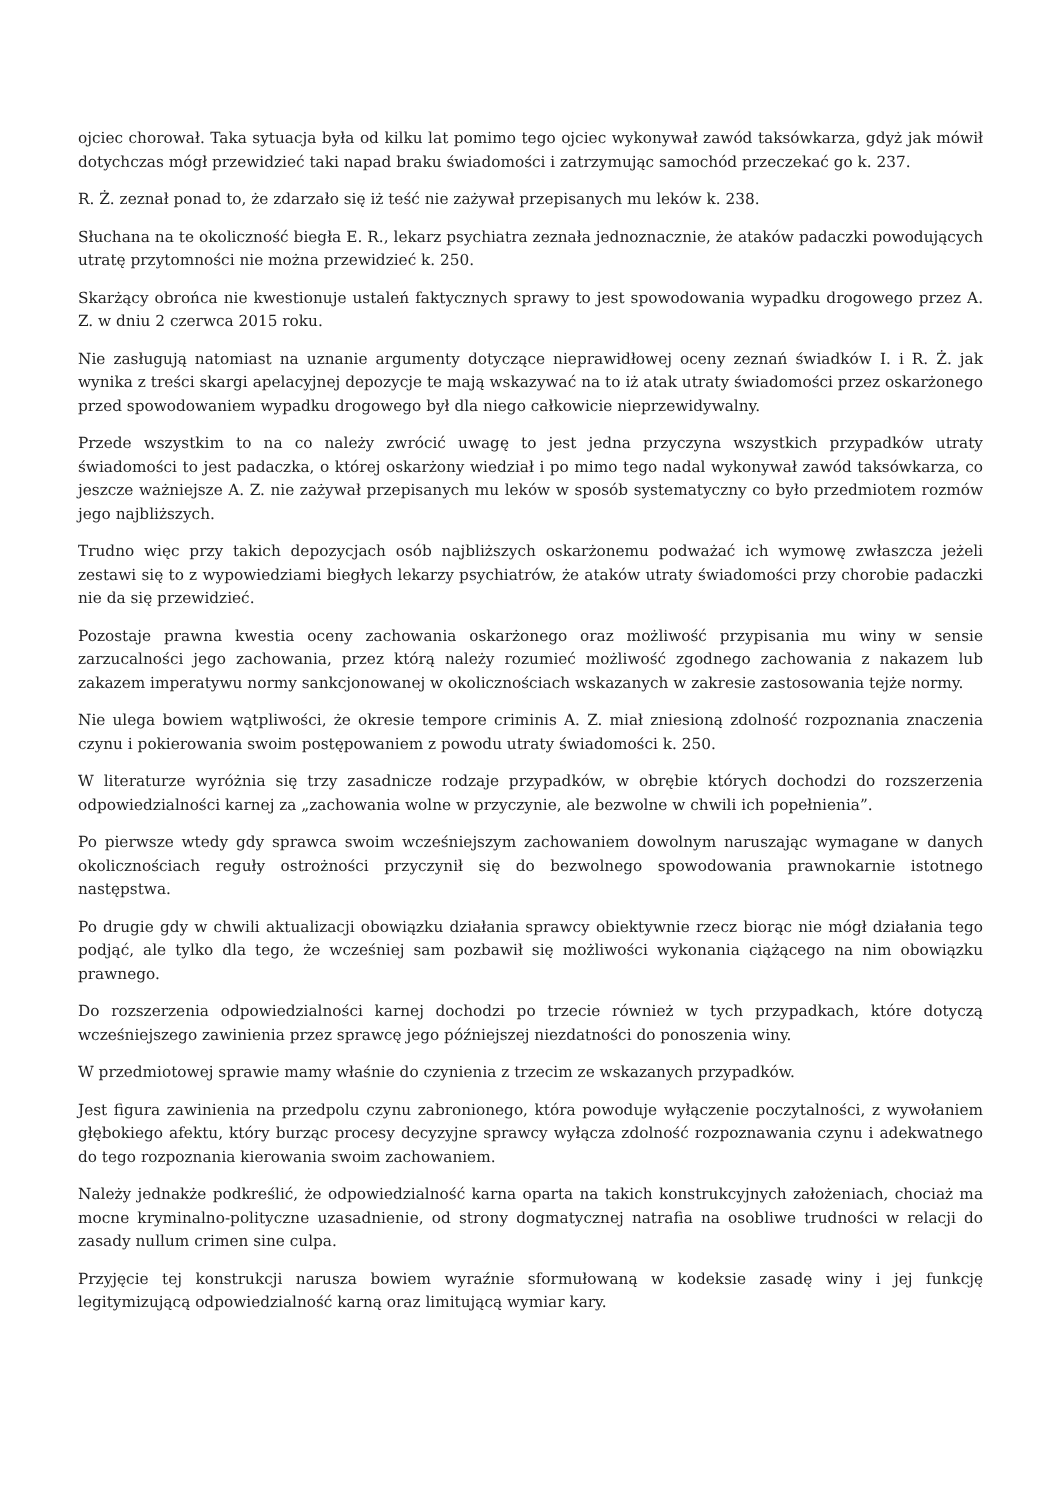ojciec chorował. Taka sytuacja była od kilku lat pomimo tego ojciec wykonywał zawód taksówkarza, gdyż jak mówił dotychczas mógł przewidzieć taki napad braku świadomości i zatrzymując samochód przeczekać go k. 237.
R. Ż. zeznał ponad to, że zdarzało się iż teść nie zażywał przepisanych mu leków k. 238.
Słuchana na te okoliczność biegła E. R., lekarz psychiatra zeznała jednoznacznie, że ataków padaczki powodujących utratę przytomności nie można przewidzieć k. 250.
Skarżący obrońca nie kwestionuje ustaleń faktycznych sprawy to jest spowodowania wypadku drogowego przez A. Z. w dniu 2 czerwca 2015 roku.
Nie zasługują natomiast na uznanie argumenty dotyczące nieprawidłowej oceny zeznań świadków I. i R. Ż. jak wynika z treści skargi apelacyjnej depozycje te mają wskazywać na to iż atak utraty świadomości przez oskarżonego przed spowodowaniem wypadku drogowego był dla niego całkowicie nieprzewidywalny.
Przede wszystkim to na co należy zwrócić uwagę to jest jedna przyczyna wszystkich przypadków utraty świadomości to jest padaczka, o której oskarżony wiedział i po mimo tego nadal wykonywał zawód taksówkarza, co jeszcze ważniejsze A. Z. nie zażywał przepisanych mu leków w sposób systematyczny co było przedmiotem rozmów jego najbliższych.
Trudno więc przy takich depozycjach osób najbliższych oskarżonemu podważać ich wymowę zwłaszcza jeżeli zestawi się to z wypowiedziami biegłych lekarzy psychiatrów, że ataków utraty świadomości przy chorobie padaczki nie da się przewidzieć.
Pozostaje prawna kwestia oceny zachowania oskarżonego oraz możliwość przypisania mu winy w sensie zarzucalności jego zachowania, przez którą należy rozumieć możliwość zgodnego zachowania z nakazem lub zakazem imperatywu normy sankcjonowanej w okolicznościach wskazanych w zakresie zastosowania tejże normy.
Nie ulega bowiem wątpliwości, że okresie tempore criminis A. Z. miał zniesioną zdolność rozpoznania znaczenia czynu i pokierowania swoim postępowaniem z powodu utraty świadomości k. 250.
W literaturze wyróżnia się trzy zasadnicze rodzaje przypadków, w obrębie których dochodzi do rozszerzenia odpowiedzialności karnej za „zachowania wolne w przyczynie, ale bezwolne w chwili ich popełnienia”.
Po pierwsze wtedy gdy sprawca swoim wcześniejszym zachowaniem dowolnym naruszając wymagane w danych okolicznościach reguły ostrożności przyczynił się do bezwolnego spowodowania prawnokarnie istotnego następstwa.
Po drugie gdy w chwili aktualizacji obowiązku działania sprawcy obiektywnie rzecz biorąc nie mógł działania tego podjąć, ale tylko dla tego, że wcześniej sam pozbawił się możliwości wykonania ciążącego na nim obowiązku prawnego.
Do rozszerzenia odpowiedzialności karnej dochodzi po trzecie również w tych przypadkach, które dotyczą wcześniejszego zawinienia przez sprawcę jego późniejszej niezdatności do ponoszenia winy.
W przedmiotowej sprawie mamy właśnie do czynienia z trzecim ze wskazanych przypadków.
Jest figura zawinienia na przedpolu czynu zabronionego, która powoduje wyłączenie poczytalności, z wywołaniem głębokiego afektu, który burząc procesy decyzyjne sprawcy wyłącza zdolność rozpoznawania czynu i adekwatnego do tego rozpoznania kierowania swoim zachowaniem.
Należy jednakże podkreślić, że odpowiedzialność karna oparta na takich konstrukcyjnych założeniach, chociaż ma mocne kryminalno-polityczne uzasadnienie, od strony dogmatycznej natrafia na osobliwe trudności w relacji do zasady nullum crimen sine culpa.
Przyjęcie tej konstrukcji narusza bowiem wyraźnie sformułowaną w kodeksie zasadę winy i jej funkcję legitymizującą odpowiedzialność karną oraz limitującą wymiar kary.